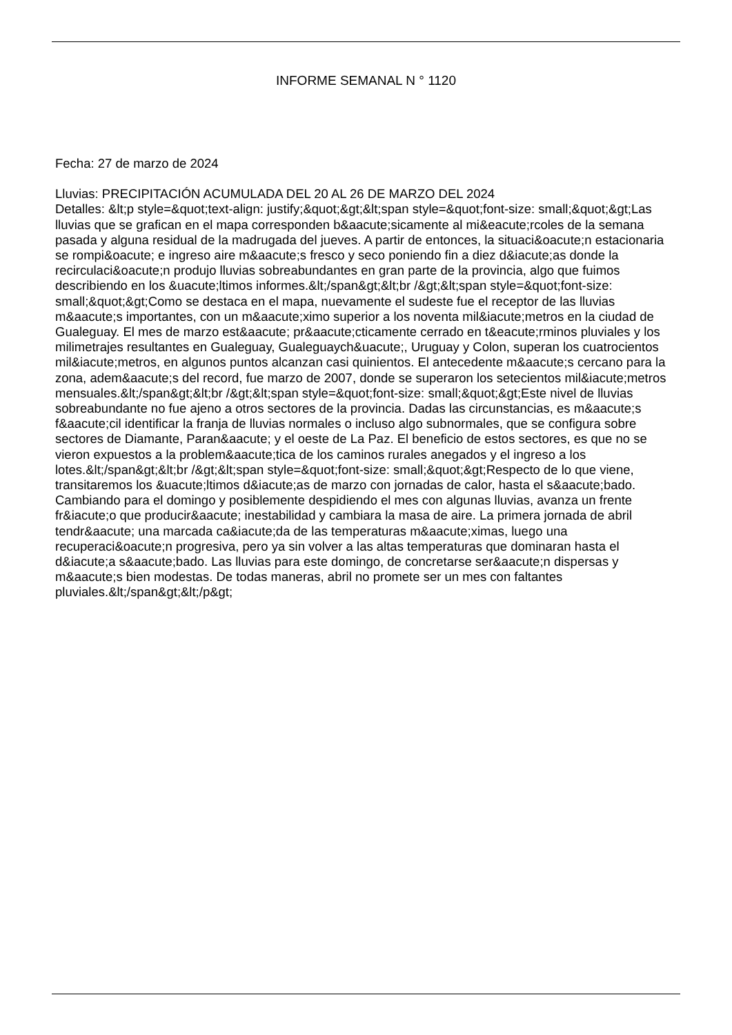INFORME SEMANAL N ° 1120
Fecha: 27 de marzo de 2024
Lluvias: PRECIPITACIÓN ACUMULADA DEL 20 AL 26 DE MARZO DEL 2024
Detalles: &lt;p style=&quot;text-align: justify;&quot;&gt;&lt;span style=&quot;font-size: small;&quot;&gt;Las lluvias que se grafican en el mapa corresponden b&aacute;sicamente al mi&eacute;rcoles de la semana pasada y alguna residual de la madrugada del jueves. A partir de entonces, la situaci&oacute;n estacionaria se rompi&oacute; e ingreso aire m&aacute;s fresco y seco poniendo fin a diez d&iacute;as donde la recirculaci&oacute;n produjo lluvias sobreabundantes en gran parte de la provincia, algo que fuimos describiendo en los &uacute;ltimos informes.&lt;/span&gt;&lt;br /&gt;&lt;span style=&quot;font-size: small;&quot;&gt;Como se destaca en el mapa, nuevamente el sudeste fue el receptor de las lluvias m&aacute;s importantes, con un m&aacute;ximo superior a los noventa mil&iacute;metros en la ciudad de Gualeguay. El mes de marzo est&aacute; pr&aacute;cticamente cerrado en t&eacute;rminos pluviales y los milimetrajes resultantes en Gualeguay, Gualeguaych&uacute;, Uruguay y Colon, superan los cuatrocientos mil&iacute;metros, en algunos puntos alcanzan casi quinientos. El antecedente m&aacute;s cercano para la zona, adem&aacute;s del record, fue marzo de 2007, donde se superaron los setecientos mil&iacute;metros mensuales.&lt;/span&gt;&lt;br /&gt;&lt;span style=&quot;font-size: small;&quot;&gt;Este nivel de lluvias sobreabundante no fue ajeno a otros sectores de la provincia. Dadas las circunstancias, es m&aacute;s f&aacute;cil identificar la franja de lluvias normales o incluso algo subnormales, que se configura sobre sectores de Diamante, Paran&aacute; y el oeste de La Paz. El beneficio de estos sectores, es que no se vieron expuestos a la problem&aacute;tica de los caminos rurales anegados y el ingreso a los lotes.&lt;/span&gt;&lt;br /&gt;&lt;span style=&quot;font-size: small;&quot;&gt;Respecto de lo que viene, transitaremos los &uacute;ltimos d&iacute;as de marzo con jornadas de calor, hasta el s&aacute;bado. Cambiando para el domingo y posiblemente despidiendo el mes con algunas lluvias, avanza un frente fr&iacute;o que producir&aacute; inestabilidad y cambiara la masa de aire. La primera jornada de abril tendr&aacute; una marcada ca&iacute;da de las temperaturas m&aacute;ximas, luego una recuperaci&oacute;n progresiva, pero ya sin volver a las altas temperaturas que dominaran hasta el d&iacute;a s&aacute;bado. Las lluvias para este domingo, de concretarse ser&aacute;n dispersas y m&aacute;s bien modestas. De todas maneras, abril no promete ser un mes con faltantes pluviales.&lt;/span&gt;&lt;/p&gt;